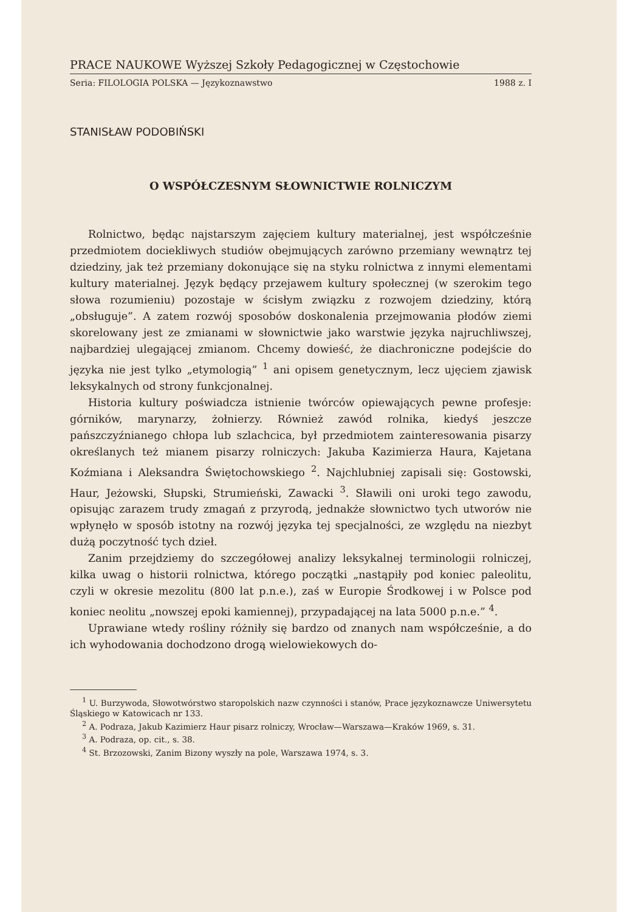PRACE NAUKOWE Wyższej Szkoły Pedagogicznej w Częstochowie
Seria: FILOLOGIA POLSKA — Językoznawstwo 1988 z. I
STANISŁAW PODOBIŃSKI
O WSPÓŁCZESNYM SŁOWNICTWIE ROLNICZYM
Rolnictwo, będąc najstarszym zajęciem kultury materialnej, jest współcześnie przedmiotem dociekliwych studiów obejmujących zarówno przemiany wewnątrz tej dziedziny, jak też przemiany dokonujące się na styku rolnictwa z innymi elementami kultury materialnej. Język będący przejawem kultury społecznej (w szerokim tego słowa rozumieniu) pozostaje w ścisłym związku z rozwojem dziedziny, którą „obsługuje”. A zatem rozwój sposobów doskonalenia przejmowania płodów ziemi skorelowany jest ze zmianami w słownictwie jako warstwie języka najruchliwszej, najbardziej ulegającej zmianom. Chcemy dowieść, że diachroniczne podejście do języka nie jest tylko „etymologią” <sup>1</sup> ani opisem genetycznym, lecz ujęciem zjawisk leksykalnych od strony funkcjonalnej.
Historia kultury poświadcza istnienie twórców opiewających pewne profesje: górników, marynarzy, żołnierzy. Również zawód rolnika, kiedyś jeszcze pańszczyźnianego chłopa lub szlachcica, był przedmiotem zainteresowania pisarzy określanych też mianem pisarzy rolniczych: Jakuba Kazimierza Haura, Kajetana Koźmiana i Aleksandra Świętochowskiego <sup>2</sup>. Najchlubniej zapisali się: Gostowski, Haur, Jeżowski, Słupski, Strumieński, Zawacki <sup>3</sup>. Sławili oni uroki tego zawodu, opisując zarazem trudy zmagań z przyrodą, jednakże słownictwo tych utworów nie wpłynęło w sposób istotny na rozwój języka tej specjalności, ze względu na niezbyt dużą poczytność tych dzieł.
Zanim przejdziemy do szczegółowej analizy leksykalnej terminologii rolniczej, kilka uwag o historii rolnictwa, którego początki „nastąpiły pod koniec paleolitu, czyli w okresie mezolitu (800 lat p.n.e.), zaś w Europie Środkowej i w Polsce pod koniec neolitu „nowszej epoki kamiennej), przypadającej na lata 5000 p.n.e.” <sup>4</sup>.
Uprawiane wtedy rośliny różniły się bardzo od znanych nam współcześnie, a do ich wyhodowania dochodzono drogą wielowiekowych do-
<sup>1</sup> U. Burzywoda, Słowotwórstwo staropolskich nazw czynności i stanów, Prace językoznawcze Uniwersytetu Śląskiego w Katowicach nr 133.
<sup>2</sup> A. Podraza, Jakub Kazimierz Haur pisarz rolniczy, Wrocław—Warszawa—Kraków 1969, s. 31.
<sup>3</sup> A. Podraza, op. cit., s. 38.
<sup>4</sup> St. Brzozowski, Zanim Bizony wyszły na pole, Warszawa 1974, s. 3.